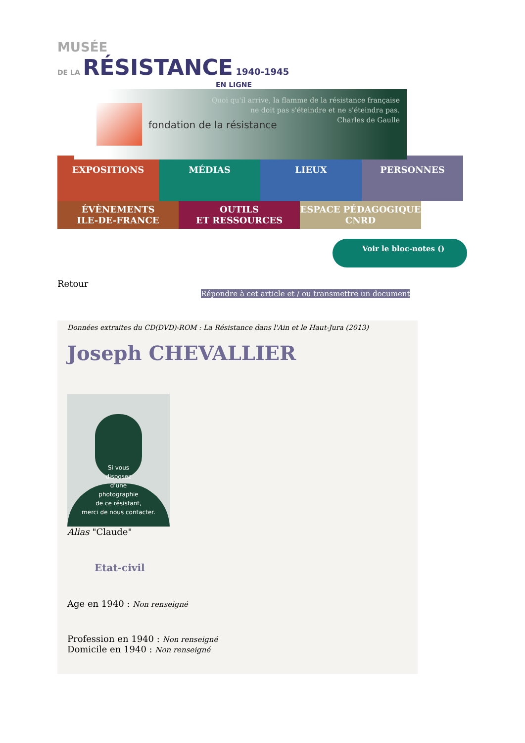MUSÉE
DE LA RÉSISTANCE 1940-1945
EN LIGNE
fondation de la résistance
Quoi qu'il arrive, la flamme de la résistance française
ne doit pas s'éteindre et ne s'éteindra pas.
Charles de Gaulle
EXPOSITIONS MÉDIAS LIEUX PERSONNES
ÉVÈNEMENTS
ILE-DE-FRANCE
OUTILS
ET RESSOURCES
ESPACE PÉDAGOGIQUE
CNRD
Voir le bloc-notes ()
Retour
Répondre à cet article et / ou transmettre un document
Données extraites du CD(DVD)-ROM : La Résistance dans l'Ain et le Haut-Jura (2013)
Joseph CHEVALLIER
Si vous
disposez
d'une
photographie
de ce résistant,
merci de nous contacter.
Alias "Claude"
Etat-civil
Age en 1940 : Non renseigné
Profession en 1940 : Non renseigné
Domicile en 1940 : Non renseigné